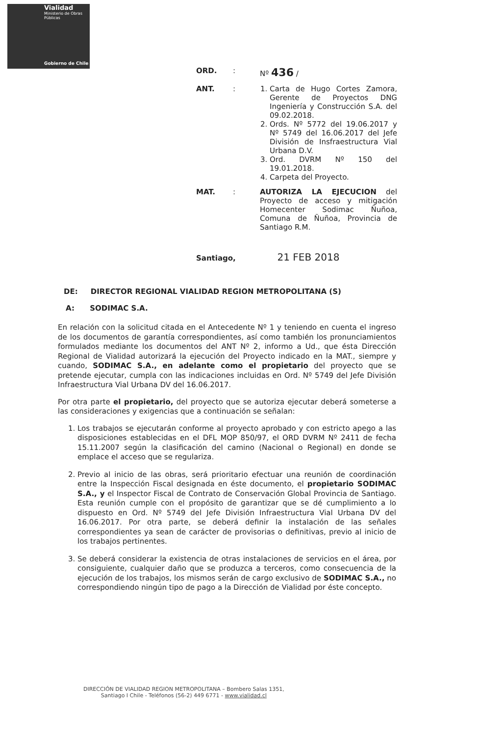Vialidad
Ministerio de Obras Públicas
Gobierno de Chile
ORD. : Nº 436 /
ANT. : 1. Carta de Hugo Cortes Zamora, Gerente de Proyectos DNG Ingeniería y Construcción S.A. del 09.02.2018.
2. Ords. Nº 5772 del 19.06.2017 y Nº 5749 del 16.06.2017 del Jefe División de Insfraestructura Vial Urbana D.V.
3. Ord. DVRM Nº 150 del 19.01.2018.
4. Carpeta del Proyecto.
MAT. : AUTORIZA LA EJECUCION del Proyecto de acceso y mitigación Homecenter Sodimac Ñuñoa, Comuna de Ñuñoa, Provincia de Santiago R.M.
Santiago, 21 FEB 2018
DE: DIRECTOR REGIONAL VIALIDAD REGION METROPOLITANA (S)
A: SODIMAC S.A.
En relación con la solicitud citada en el Antecedente Nº 1 y teniendo en cuenta el ingreso de los documentos de garantía correspondientes, así como también los pronunciamientos formulados mediante los documentos del ANT Nº 2, informo a Ud., que ésta Dirección Regional de Vialidad autorizará la ejecución del Proyecto indicado en la MAT., siempre y cuando, SODIMAC S.A., en adelante como el propietario del proyecto que se pretende ejecutar, cumpla con las indicaciones incluidas en Ord. Nº 5749 del Jefe División Infraestructura Vial Urbana DV del 16.06.2017.
Por otra parte el propietario, del proyecto que se autoriza ejecutar deberá someterse a las consideraciones y exigencias que a continuación se señalan:
1. Los trabajos se ejecutarán conforme al proyecto aprobado y con estricto apego a las disposiciones establecidas en el DFL MOP 850/97, el ORD DVRM Nº 2411 de fecha 15.11.2007 según la clasificación del camino (Nacional o Regional) en donde se emplace el acceso que se regulariza.
2. Previo al inicio de las obras, será prioritario efectuar una reunión de coordinación entre la Inspección Fiscal designada en éste documento, el propietario SODIMAC S.A., y el Inspector Fiscal de Contrato de Conservación Global Provincia de Santiago. Esta reunión cumple con el propósito de garantizar que se dé cumplimiento a lo dispuesto en Ord. Nº 5749 del Jefe División Infraestructura Vial Urbana DV del 16.06.2017. Por otra parte, se deberá definir la instalación de las señales correspondientes ya sean de carácter de provisorias o definitivas, previo al inicio de los trabajos pertinentes.
3. Se deberá considerar la existencia de otras instalaciones de servicios en el área, por consiguiente, cualquier daño que se produzca a terceros, como consecuencia de la ejecución de los trabajos, los mismos serán de cargo exclusivo de SODIMAC S.A., no correspondiendo ningún tipo de pago a la Dirección de Vialidad por éste concepto.
DIRECCIÓN DE VIALIDAD REGION METROPOLITANA – Bombero Salas 1351,
Santiago I Chile - Teléfonos (56-2) 449 6771 - www.vialidad.cl